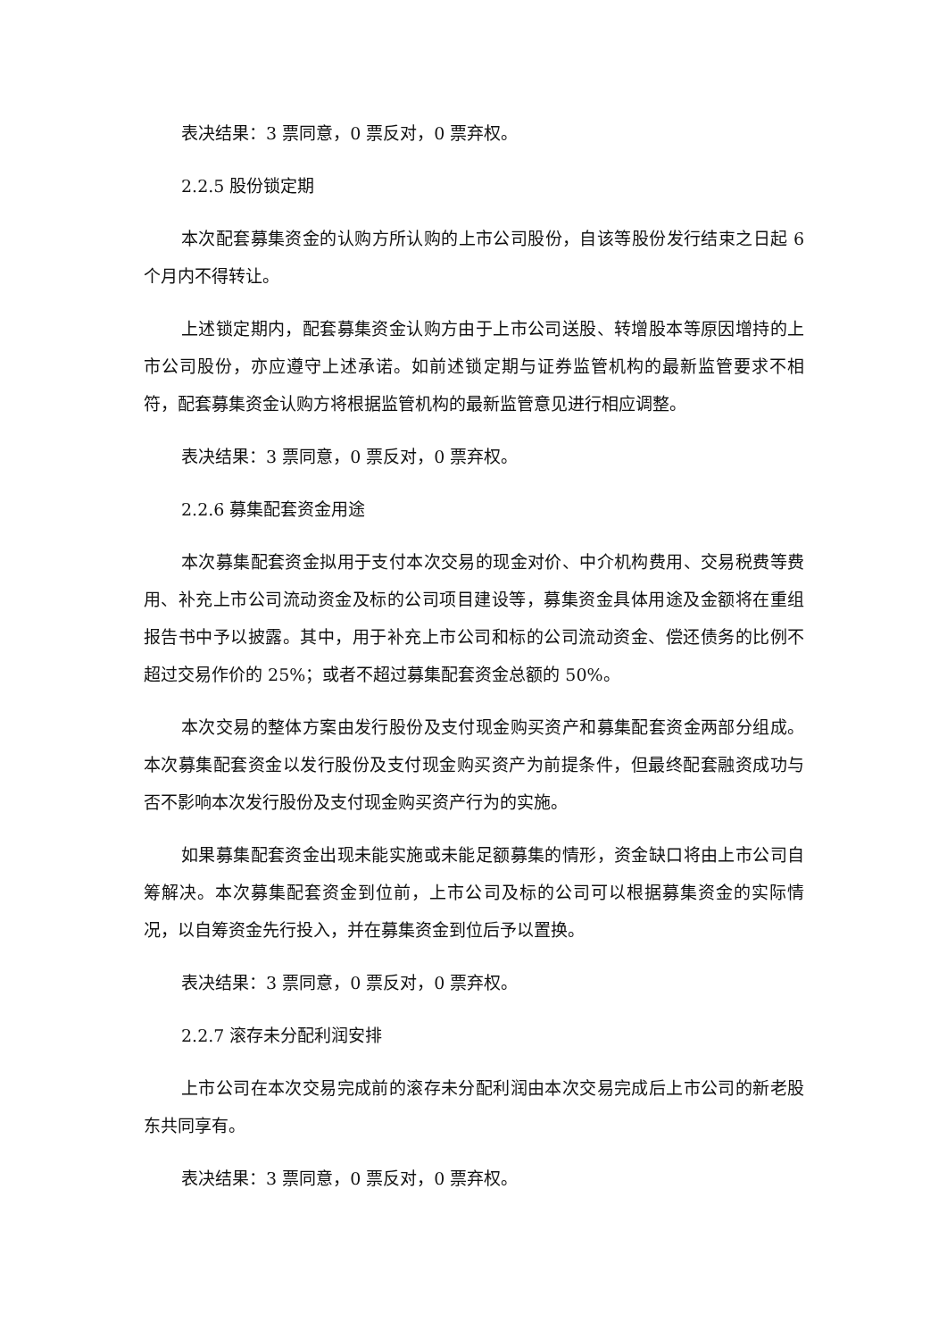表决结果：3 票同意，0 票反对，0 票弃权。
2.2.5 股份锁定期
本次配套募集资金的认购方所认购的上市公司股份，自该等股份发行结束之日起 6 个月内不得转让。
上述锁定期内，配套募集资金认购方由于上市公司送股、转增股本等原因增持的上市公司股份，亦应遵守上述承诺。如前述锁定期与证券监管机构的最新监管要求不相符，配套募集资金认购方将根据监管机构的最新监管意见进行相应调整。
表决结果：3 票同意，0 票反对，0 票弃权。
2.2.6 募集配套资金用途
本次募集配套资金拟用于支付本次交易的现金对价、中介机构费用、交易税费等费用、补充上市公司流动资金及标的公司项目建设等，募集资金具体用途及金额将在重组报告书中予以披露。其中，用于补充上市公司和标的公司流动资金、偿还债务的比例不超过交易作价的 25%；或者不超过募集配套资金总额的 50%。
本次交易的整体方案由发行股份及支付现金购买资产和募集配套资金两部分组成。本次募集配套资金以发行股份及支付现金购买资产为前提条件，但最终配套融资成功与否不影响本次发行股份及支付现金购买资产行为的实施。
如果募集配套资金出现未能实施或未能足额募集的情形，资金缺口将由上市公司自筹解决。本次募集配套资金到位前，上市公司及标的公司可以根据募集资金的实际情况，以自筹资金先行投入，并在募集资金到位后予以置换。
表决结果：3 票同意，0 票反对，0 票弃权。
2.2.7 滚存未分配利润安排
上市公司在本次交易完成前的滚存未分配利润由本次交易完成后上市公司的新老股东共同享有。
表决结果：3 票同意，0 票反对，0 票弃权。